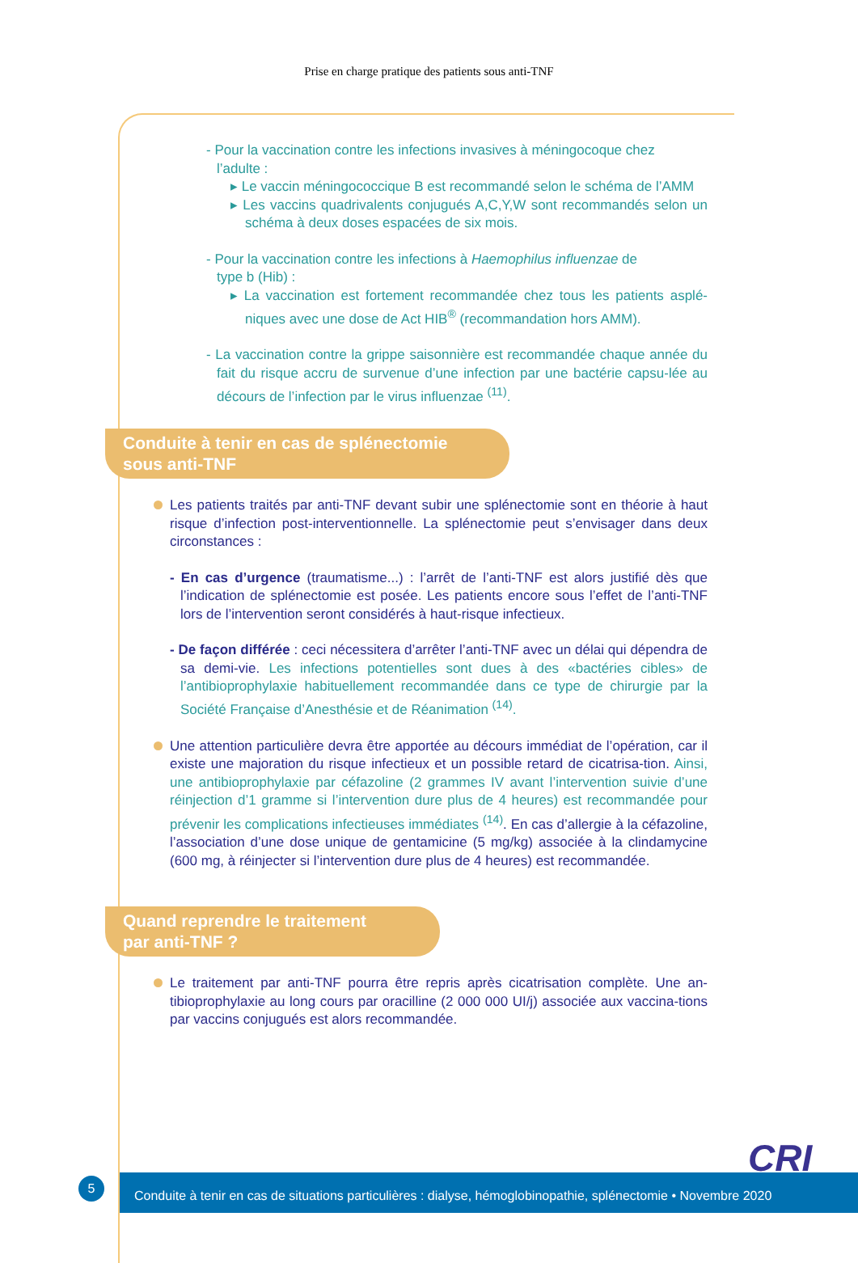Prise en charge pratique des patients sous anti-TNF
- Pour la vaccination contre les infections invasives à méningocoque chez
l’adulte :
▸ Le vaccin méningococcique B est recommandé selon le schéma de l’AMM
▸ Les vaccins quadrivalents conjugués A,C,Y,W sont recommandés selon un schéma à deux doses espacées de six mois.
- Pour la vaccination contre les infections à Haemophilus influenzae de
type b (Hib) :
▸ La vaccination est fortement recommandée chez tous les patients asplé-niques avec une dose de Act HIB<sup>®</sup> (recommandation hors AMM).
- La vaccination contre la grippe saisonnière est recommandée chaque année du fait du risque accru de survenue d’une infection par une bactérie capsu-lée au décours de l’infection par le virus influenzae <sup>(11)</sup>.
Conduite à tenir en cas de splénectomie
sous anti-TNF
Les patients traités par anti-TNF devant subir une splénectomie sont en théorie à haut risque d’infection post-interventionnelle. La splénectomie peut s’envisager dans deux circonstances :
- En cas d’urgence (traumatisme...) : l’arrêt de l’anti-TNF est alors justifié dès que l’indication de splénectomie est posée. Les patients encore sous l’effet de l’anti-TNF lors de l’intervention seront considérés à haut-risque infectieux.
- De façon différée : ceci nécessitera d’arrêter l’anti-TNF avec un délai qui dépendra de sa demi-vie. Les infections potentielles sont dues à des «bactéries cibles» de l’antibioprophylaxie habituellement recommandée dans ce type de chirurgie par la Société Française d’Anesthésie et de Réanimation <sup>(14)</sup>.
Une attention particulière devra être apportée au décours immédiat de l’opération, car il existe une majoration du risque infectieux et un possible retard de cicatrisa-tion. Ainsi, une antibioprophylaxie par céfazoline (2 grammes IV avant l’intervention suivie d’une réinjection d’1 gramme si l’intervention dure plus de 4 heures) est recommandée pour prévenir les complications infectieuses immédiates <sup>(14)</sup>. En cas d’allergie à la céfazoline, l’association d’une dose unique de gentamicine (5 mg/kg) associée à la clindamycine (600 mg, à réinjecter si l’intervention dure plus de 4 heures) est recommandée.
Quand reprendre le traitement
par anti-TNF ?
Le traitement par anti-TNF pourra être repris après cicatrisation complète. Une an-tibioprophylaxie au long cours par oracilline (2 000 000 UI/j) associée aux vaccina-tions par vaccins conjugués est alors recommandée.
CRI
5
Conduite à tenir en cas de situations particulières : dialyse, hémoglobinopathie, splénectomie • Novembre 2020